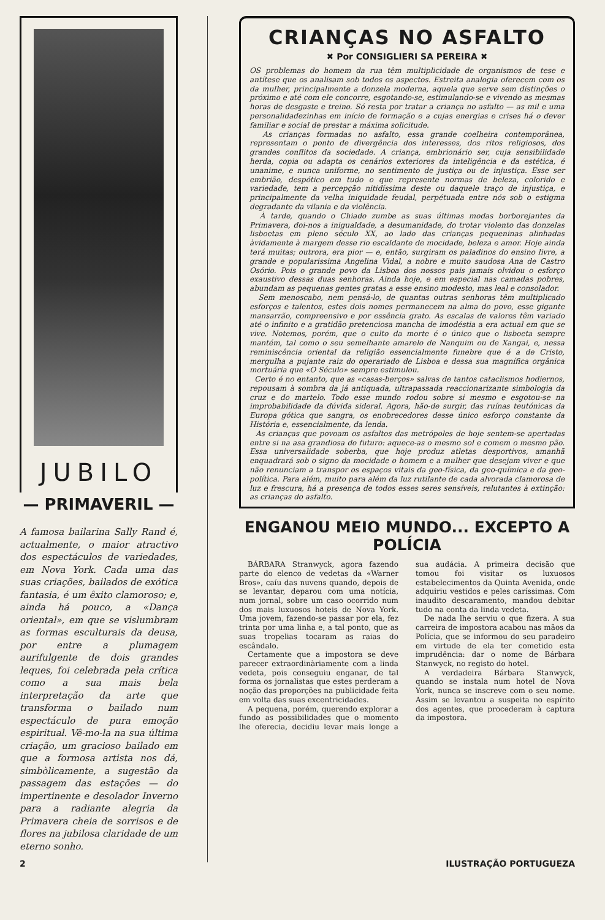JUBILO
— PRIMAVERIL —
A famosa bailarina Sally Rand é, actualmente, o maior atractivo dos espectáculos de variedades, em Nova York. Cada uma das suas criações, bailados de exótica fantasia, é um êxito clamoroso; e, ainda há pouco, a «Dança oriental», em que se vislumbram as formas esculturais da deusa, por entre a plumagem aurifulgente de dois grandes leques, foi celebrada pela crítica como a sua mais bela interpretação da arte que transforma o bailado num espectáculo de pura emoção espiritual. Vê-mo-la na sua última criação, um gracioso bailado em que a formosa artista nos dá, simbòlicamente, a sugestão da passagem das estações — do impertinente e desolador Inverno para a radiante alegria da Primavera cheia de sorrisos e de flores na jubilosa claridade de um eterno sonho.
CRIANÇAS NO ASFALTO
✖ Por CONSIGLIERI SA PEREIRA ✖
OS problemas do homem da rua têm multiplicidade de organismos de tese e antítese que os analisam sob todos os aspectos. Estreita analogia oferecem com os da mulher, principalmente a donzela moderna, aquela que serve sem distinções o próximo e até com ele concorre, esgotando-se, estimulando-se e vivendo as mesmas horas de desgaste e treino. Só resta por tratar a criança no asfalto — as mil e uma personalidadezinhas em início de formação e a cujas energias e crises há o dever familiar e social de prestar a máxima solicitude.
As crianças formadas no asfalto, essa grande coelheira contemporânea, representam o ponto de divergência dos interesses, dos ritos religiosos, dos grandes conflitos da sociedade. A criança, embrionário ser, cuja sensibilidade herda, copia ou adapta os cenários exteriores da inteligência e da estética, é unanime, e nunca uniforme, no sentimento de justiça ou de injustiça. Esse ser embrião, despótico em tudo o que represente normas de beleza, colorido e variedade, tem a percepção nitidíssima deste ou daquele traço de injustiça, e principalmente da velha iniquidade feudal, perpétuada entre nós sob o estigma degradante da vilania e da violência.
À tarde, quando o Chiado zumbe as suas últimas modas borborejantes da Primavera, doi-nos a iniguald­ade, a desumanidade, do trotar violento das donzelas lisboetas em pleno século XX, ao lado das crianças pequeninas alinhadas àvidamente à margem desse rio escaldante de mocidade, beleza e amor. Hoje ainda terá muitas; outrora, era pior — e, então, surgiram os paladinos do ensino livre, a grande e popularissima Angelina Vidal, a nobre e muito saudosa Ana de Castro Osório. Pois o grande povo da Lisboa dos nossos pais jamais olvidou o esforço exaustivo dessas duas senhoras. Ainda hoje, e em especial nas camadas pobres, abundam as pequenas gentes gratas a esse ensino modesto, mas leal e consolador.
Sem menoscabo, nem pensá-lo, de quantas outras senhoras têm multiplicado esforços e talentos, estes dois nomes permanecem na alma do povo, esse gigante mansarrão, compreensivo e por essência grato. As escalas de valores têm variado até o infinito e a gratidão pretenciosa mancha de imodéstia a era actual em que se vive. Notemos, porém, que o culto da morte é o único que o lisboeta sempre mantém, tal como o seu semelhante amarelo de Nanquim ou de Xangai, e, nessa reminiscência oriental da religião essencialmente funebre que é a de Cristo, mergulha a pujante raiz do operariado de Lisboa e dessa sua magnífica orgânica mortuária que «O Século» sempre estimulou.
Certo é no entanto, que as «casas-berços» salvas de tantos cataclismos hodiernos, repousam à sombra da já antiquada, ultrapassada reaccionarizante simbologia da cruz e do martelo. Todo esse mundo rodou sobre si mesmo e esgotou-se na improbabilidade da dúvida sideral. Agora, hão-de surgir, das ruínas teutónicas da Europa gótica que sangra, os enobrecedores desse único esforço constante da História e, essencialmente, da lenda.
As crianças que povoam os asfaltos das metrópoles de hoje sentem-se apertadas entre si na asa grandiosa do futuro: aquece-as o mesmo sol e comem o mesmo pão. Essa universalidade soberba, que hoje produz atletas desportivos, amanhã enquadrará sob o signo da mocidade o homem e a mulher que desejam viver e que não renunciam a transpor os espaços vitais da geo-física, da geo-química e da geo-política. Para além, muito para além da luz rutilante de cada alvorada clamorosa de luz e frescura, há a presença de todos esses seres sensíveis, relutantes à extinção: as crianças do asfalto.
ENGANOU MEIO MUNDO... EXCEPTO A POLÍCIA
BÁRBARA Stranwyck, agora fazendo parte do elenco de vedetas da «Warner Bros», caíu das nuvens quando, depois de se levantar, deparou com uma notícia, num jornal, sobre um caso ocorrido num dos mais luxuosos hoteis de Nova York. Uma jovem, fazendo-se passar por ela, fez trinta por uma linha e, a tal ponto, que as suas tropelias tocaram as raias do escândalo.
Certamente que a impostora se deve parecer extraordinàriamente com a linda vedeta, pois conseguiu enganar, de tal forma os jornalistas que estes perderam a noção das proporções na publicidade feita em volta das suas excentricidades.
A pequena, porém, querendo explorar a fundo as possibilidades que o momento lhe oferecia, decidiu levar mais longe a sua audácia. A primeira decisão que tomou foi visitar os luxuosos estabelecimentos da Quinta Avenida, onde adquiriu vestidos e peles caríssimas. Com inaudito descaramento, mandou debitar tudo na conta da linda vedeta.
De nada lhe serviu o que fizera. A sua carreira de impostora acabou nas mãos da Polícia, que se informou do seu paradeiro em virtude de ela ter cometido esta imprudência: dar o nome de Bárbara Stanwyck, no registo do hotel.
A verdadeira Bárbara Stanwyck, quando se instala num hotel de Nova York, nunca se inscreve com o seu nome. Assim se levantou a suspeita no espírito dos agentes, que procederam à captura da impostora.
2 ILUSTRAÇÃO PORTUGUEZA